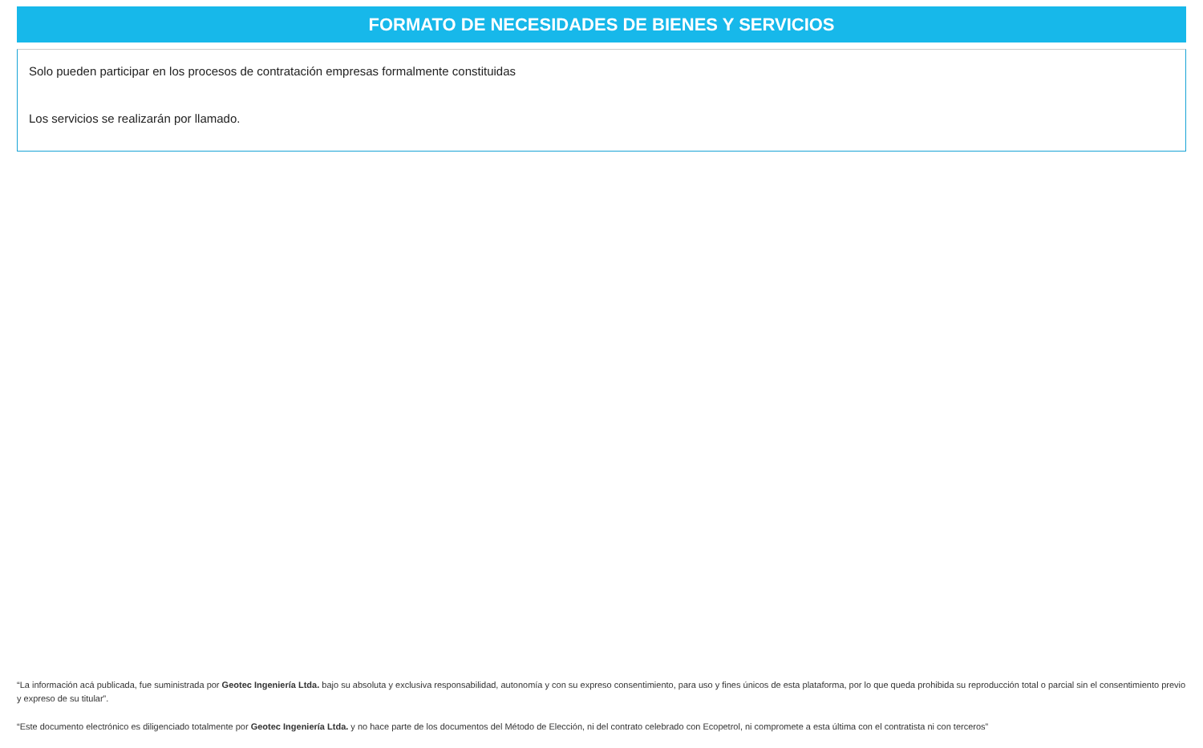FORMATO DE NECESIDADES DE BIENES Y SERVICIOS
Solo pueden participar en los procesos de contratación empresas formalmente constituidas
Los servicios se realizarán por llamado.
“La información acá publicada, fue suministrada por Geotec Ingeniería Ltda. bajo su absoluta y exclusiva responsabilidad, autonomía y con su expreso consentimiento, para uso y fines únicos de esta plataforma, por lo que queda prohibida su reproducción total o parcial sin el consentimiento previo y expreso de su titular”.
“Este documento electrónico es diligenciado totalmente por Geotec Ingeniería Ltda. y no hace parte de los documentos del Método de Elección, ni del contrato celebrado con Ecopetrol, ni compromete a esta última con el contratista ni con terceros”